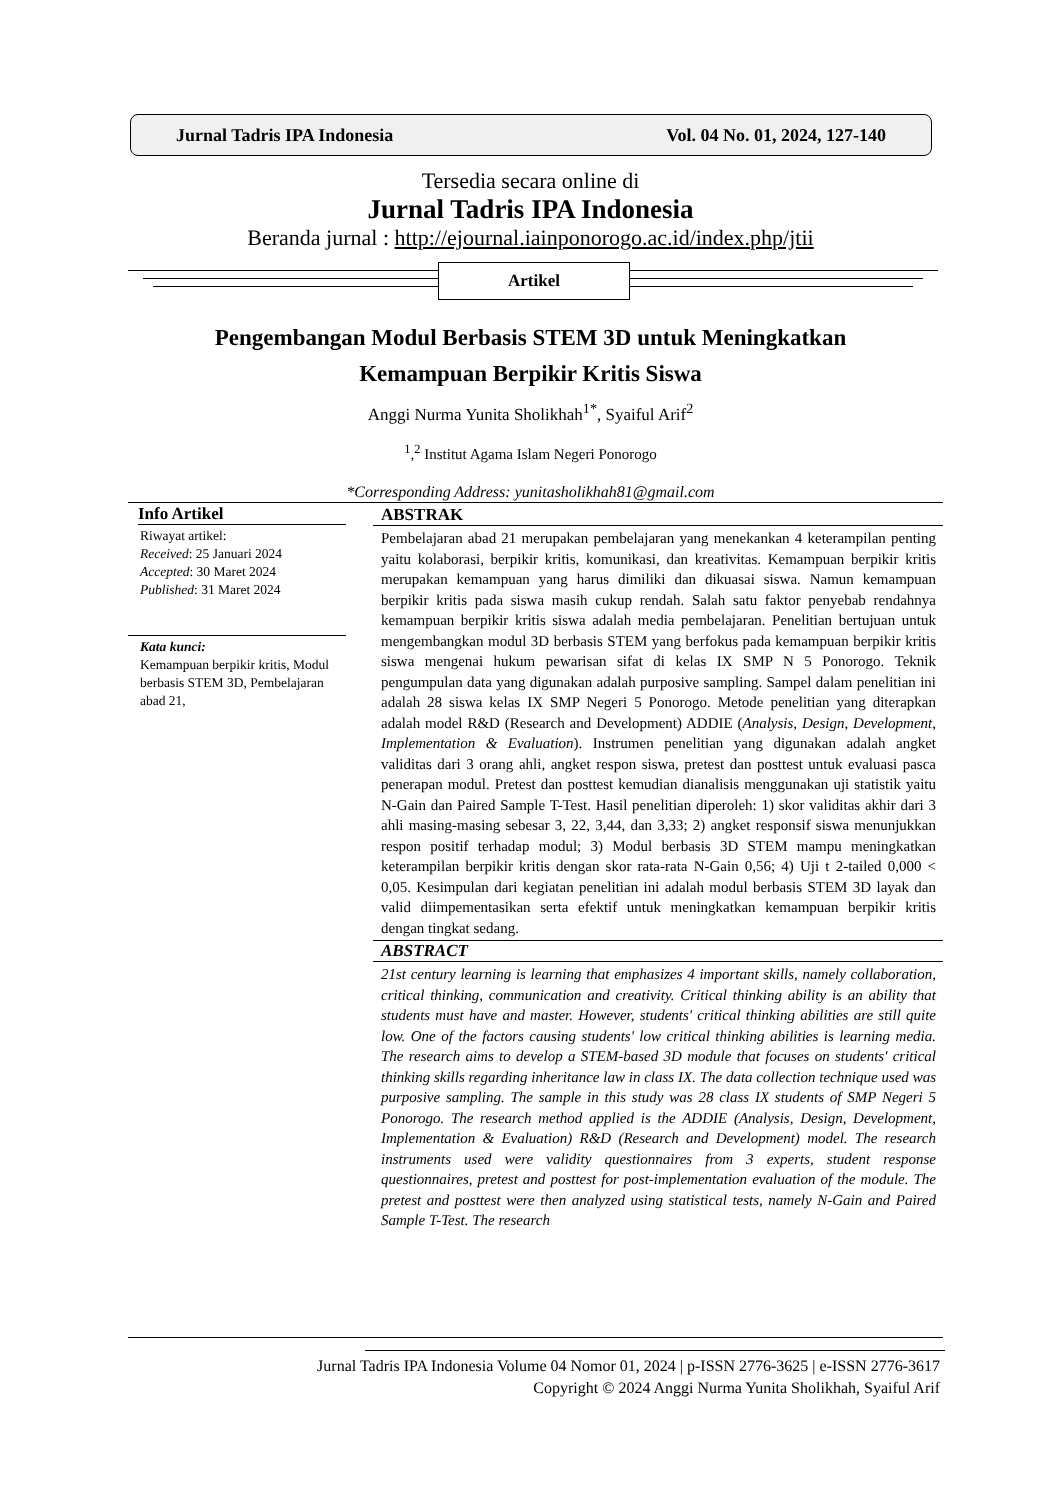Jurnal Tadris IPA Indonesia Vol. 04 No. 01, 2024, 127-140
Tersedia secara online di
Jurnal Tadris IPA Indonesia
Beranda jurnal : http://ejournal.iainponorogo.ac.id/index.php/jtii
Artikel
Pengembangan Modul Berbasis STEM 3D untuk Meningkatkan
Kemampuan Berpikir Kritis Siswa
Anggi Nurma Yunita Sholikhah<sup>1*</sup>, Syaiful Arif<sup>2</sup>
<sup>1</sup>,<sup>2</sup> Institut Agama Islam Negeri Ponorogo
*Corresponding Address: yunitasholikhah81@gmail.com
Info Artikel
Riwayat artikel:
Received: 25 Januari 2024
Accepted: 30 Maret 2024
Published: 31 Maret 2024
Kata kunci:
Kemampuan berpikir kritis, Modul berbasis STEM 3D, Pembelajaran abad 21,
ABSTRAK
Pembelajaran abad 21 merupakan pembelajaran yang menekankan 4 keterampilan penting yaitu kolaborasi, berpikir kritis, komunikasi, dan kreativitas. Kemampuan berpikir kritis merupakan kemampuan yang harus dimiliki dan dikuasai siswa. Namun kemampuan berpikir kritis pada siswa masih cukup rendah. Salah satu faktor penyebab rendahnya kemampuan berpikir kritis siswa adalah media pembelajaran. Penelitian bertujuan untuk mengembangkan modul 3D berbasis STEM yang berfokus pada kemampuan berpikir kritis siswa mengenai hukum pewarisan sifat di kelas IX SMP N 5 Ponorogo. Teknik pengumpulan data yang digunakan adalah purposive sampling. Sampel dalam penelitian ini adalah 28 siswa kelas IX SMP Negeri 5 Ponorogo. Metode penelitian yang diterapkan adalah model R&D (Research and Development) ADDIE (Analysis, Design, Development, Implementation & Evaluation). Instrumen penelitian yang digunakan adalah angket validitas dari 3 orang ahli, angket respon siswa, pretest dan posttest untuk evaluasi pasca penerapan modul. Pretest dan posttest kemudian dianalisis menggunakan uji statistik yaitu N-Gain dan Paired Sample T-Test. Hasil penelitian diperoleh: 1) skor validitas akhir dari 3 ahli masing-masing sebesar 3, 22, 3,44, dan 3,33; 2) angket responsif siswa menunjukkan respon positif terhadap modul; 3) Modul berbasis 3D STEM mampu meningkatkan keterampilan berpikir kritis dengan skor rata-rata N-Gain 0,56; 4) Uji t 2-tailed 0,000 < 0,05. Kesimpulan dari kegiatan penelitian ini adalah modul berbasis STEM 3D layak dan valid diimpementasikan serta efektif untuk meningkatkan kemampuan berpikir kritis dengan tingkat sedang.
ABSTRACT
21st century learning is learning that emphasizes 4 important skills, namely collaboration, critical thinking, communication and creativity. Critical thinking ability is an ability that students must have and master. However, students' critical thinking abilities are still quite low. One of the factors causing students' low critical thinking abilities is learning media. The research aims to develop a STEM-based 3D module that focuses on students' critical thinking skills regarding inheritance law in class IX. The data collection technique used was purposive sampling. The sample in this study was 28 class IX students of SMP Negeri 5 Ponorogo. The research method applied is the ADDIE (Analysis, Design, Development, Implementation & Evaluation) R&D (Research and Development) model. The research instruments used were validity questionnaires from 3 experts, student response questionnaires, pretest and posttest for post-implementation evaluation of the module. The pretest and posttest were then analyzed using statistical tests, namely N-Gain and Paired Sample T-Test. The research
Jurnal Tadris IPA Indonesia Volume 04 Nomor 01, 2024 | p-ISSN 2776-3625 | e-ISSN 2776-3617
Copyright © 2024 Anggi Nurma Yunita Sholikhah, Syaiful Arif